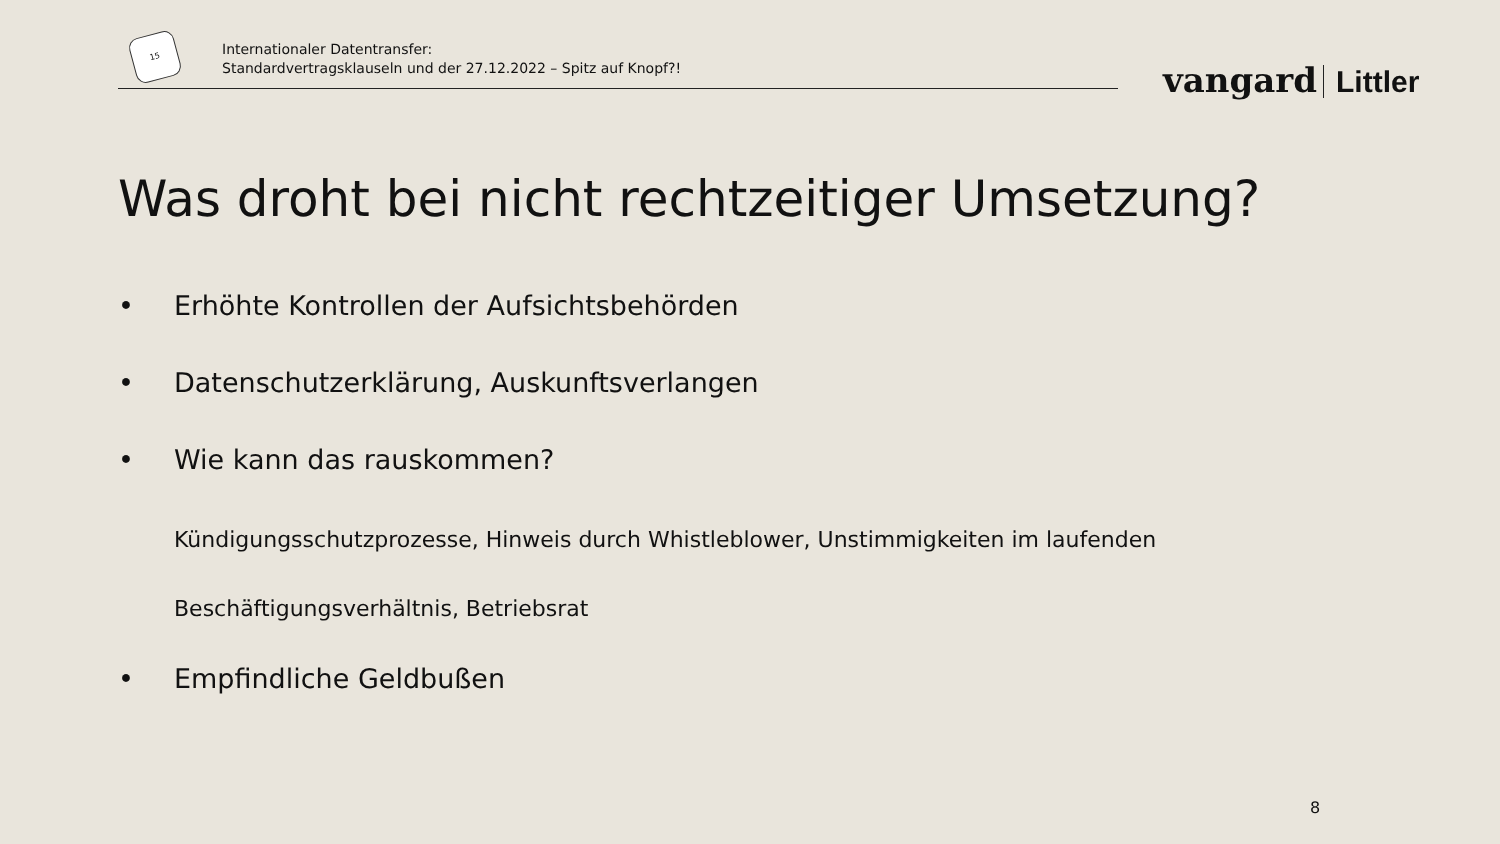15
Internationaler Datentransfer:
Standardvertragsklauseln und der 27.12.2022 – Spitz auf Knopf?!
vangard Littler
Was droht bei nicht rechtzeitiger Umsetzung?
• Erhöhte Kontrollen der Aufsichtsbehörden
• Datenschutzerklärung, Auskunftsverlangen
• Wie kann das rauskommen?
Kündigungsschutzprozesse, Hinweis durch Whistleblower, Unstimmigkeiten im laufenden
Beschäftigungsverhältnis, Betriebsrat
• Empfindliche Geldbußen
8